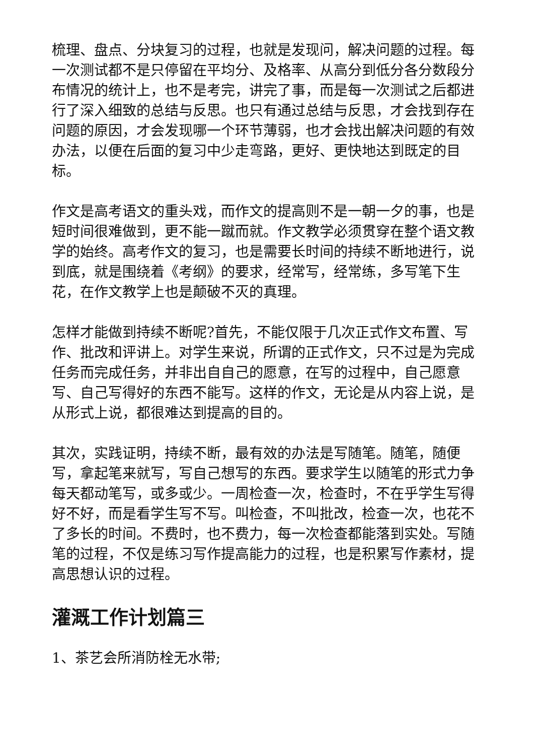梳理、盘点、分块复习的过程，也就是发现问，解决问题的过程。每一次测试都不是只停留在平均分、及格率、从高分到低分各分数段分布情况的统计上，也不是考完，讲完了事，而是每一次测试之后都进行了深入细致的总结与反思。也只有通过总结与反思，才会找到存在问题的原因，才会发现哪一个环节薄弱，也才会找出解决问题的有效办法，以便在后面的复习中少走弯路，更好、更快地达到既定的目标。
作文是高考语文的重头戏，而作文的提高则不是一朝一夕的事，也是短时间很难做到，更不能一蹴而就。作文教学必须贯穿在整个语文教学的始终。高考作文的复习，也是需要长时间的持续不断地进行，说到底，就是围绕着《考纲》的要求，经常写，经常练，多写笔下生花，在作文教学上也是颠破不灭的真理。
怎样才能做到持续不断呢?首先，不能仅限于几次正式作文布置、写作、批改和评讲上。对学生来说，所谓的正式作文，只不过是为完成任务而完成任务，并非出自自己的愿意，在写的过程中，自己愿意写、自己写得好的东西不能写。这样的作文，无论是从内容上说，是从形式上说，都很难达到提高的目的。
其次，实践证明，持续不断，最有效的办法是写随笔。随笔，随便写，拿起笔来就写，写自己想写的东西。要求学生以随笔的形式力争每天都动笔写，或多或少。一周检查一次，检查时，不在乎学生写得好不好，而是看学生写不写。叫检查，不叫批改，检查一次，也花不了多长的时间。不费时，也不费力，每一次检查都能落到实处。写随笔的过程，不仅是练习写作提高能力的过程，也是积累写作素材，提高思想认识的过程。
灌溉工作计划篇三
1、茶艺会所消防栓无水带;